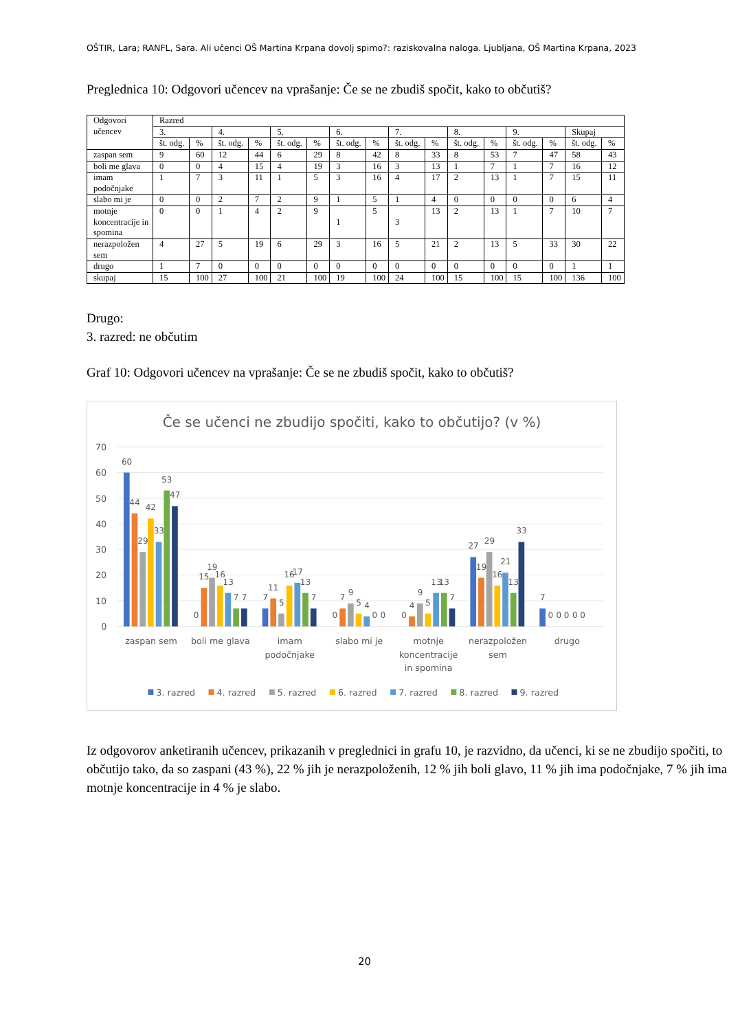OŠTIR, Lara; RANFL, Sara. Ali učenci OŠ Martina Krpana dovolj spimo?: raziskovalna naloga. Ljubljana, OŠ Martina Krpana, 2023
Preglednica 10: Odgovori učencev na vprašanje: Če se ne zbudiš spočit, kako to občutiš?
| Odgovori učencev | Razred | | | | | | | | | | | | | | | |
| | 3. | | 4. | | 5. | | 6. | | 7. | | 8. | | 9. | | Skupaj | |
| | št. odg. | % | št. odg. | % | št. odg. | % | št. odg. | % | št. odg. | % | št. odg. | % | št. odg. | % | št. odg. | % |
| zaspan sem | 9 | 60 | 12 | 44 | 6 | 29 | 8 | 42 | 8 | 33 | 8 | 53 | 7 | 47 | 58 | 43 |
| boli me glava | 0 | 0 | 4 | 15 | 4 | 19 | 3 | 16 | 3 | 13 | 1 | 7 | 1 | 7 | 16 | 12 |
| imam podočnjake | 1 | 7 | 3 | 11 | 1 | 5 | 3 | 16 | 4 | 17 | 2 | 13 | 1 | 7 | 15 | 11 |
| slabo mi je | 0 | 0 | 2 | 7 | 2 | 9 | 1 | 5 | 1 | 4 | 0 | 0 | 0 | 0 | 6 | 4 |
| motnje koncentracije in spomina | 0 | 0 | 1 | 4 | 2 | 9 | 1 | 5 | 3 | 13 | 2 | 13 | 1 | 7 | 10 | 7 |
| nerazpoložen sem | 4 | 27 | 5 | 19 | 6 | 29 | 3 | 16 | 5 | 21 | 2 | 13 | 5 | 33 | 30 | 22 |
| drugo | 1 | 7 | 0 | 0 | 0 | 0 | 0 | 0 | 0 | 0 | 0 | 0 | 0 | 0 | 1 | 1 |
| skupaj | 15 | 100 | 27 | 100 | 21 | 100 | 19 | 100 | 24 | 100 | 15 | 100 | 15 | 100 | 136 | 100 |
Drugo:
3. razred: ne občutim
Graf 10: Odgovori učencev na vprašanje: Če se ne zbudiš spočit, kako to občutiš?
Če se učenci ne zbudijo spočiti, kako to občutijo? (v %)
70
60
50
40
30
20
10
0
60
44
29
42
33
53
47
0
15
19
16
13
7
7
7
11
5
16
17
13
7
0
7
9
5
4
0
0
0
4
9
5
13
13
7
27
19
29
16
21
13
33
7
0
0
0
0
0
zaspan sem
boli me glava
imam
podočnjake
slabo mi je
motnje
koncentracije
in spomina
nerazpoložen
sem
drugo
3. razred
4. razred
5. razred
6. razred
7. razred
8. razred
9. razred
Iz odgovorov anketiranih učencev, prikazanih v preglednici in grafu 10, je razvidno, da učenci, ki se ne zbudijo spočiti, to občutijo tako, da so zaspani (43 %), 22 % jih je nerazpoloženih, 12 % jih boli glavo, 11 % jih ima podočnjake, 7 % jih ima motnje koncentracije in 4 % je slabo.
20